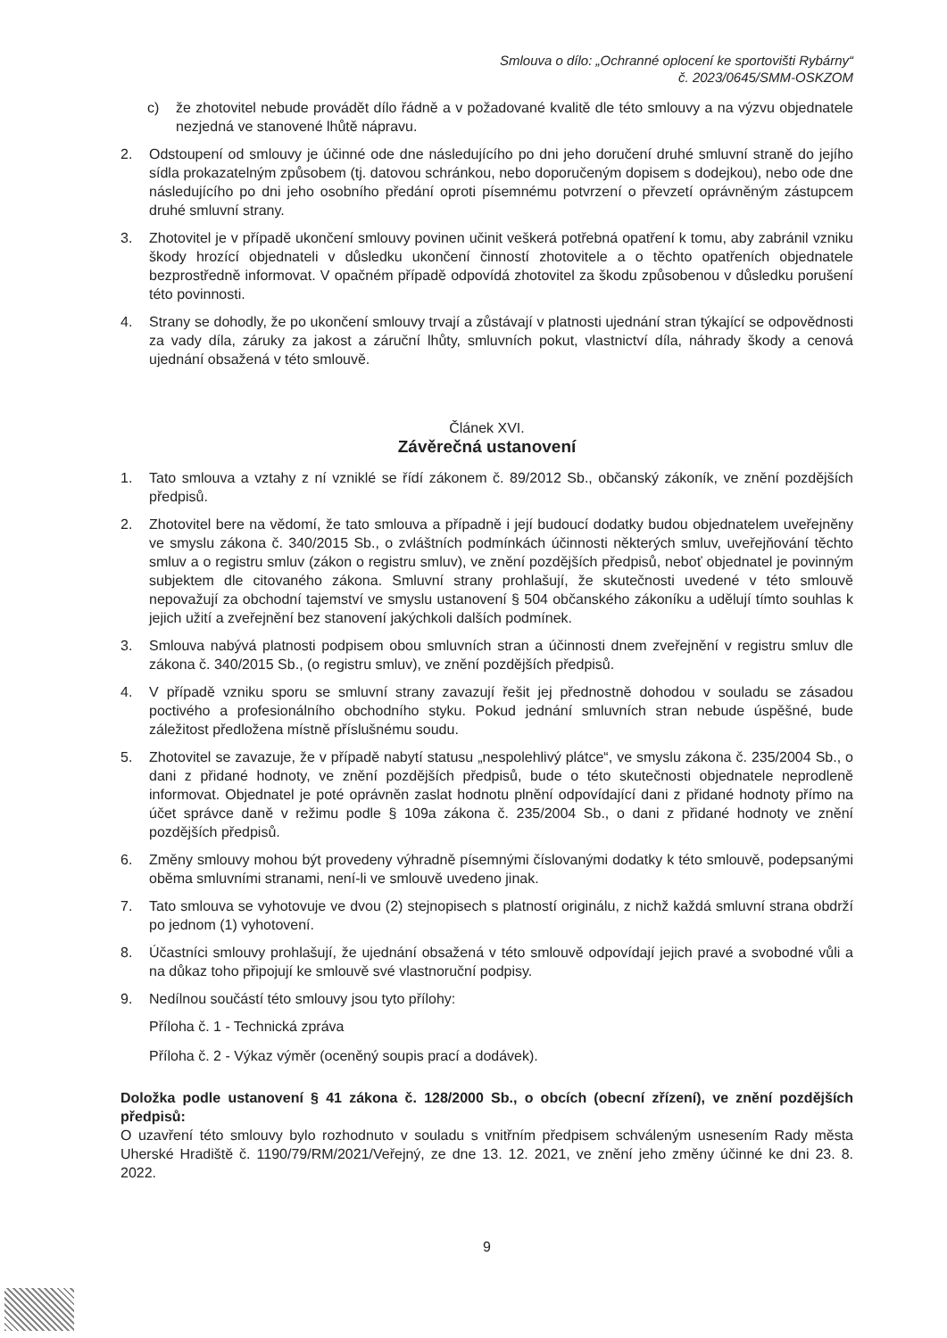Smlouva o dílo: „Ochranné oplocení ke sportovišti Rybárny“
č. 2023/0645/SMM-OSKZOM
c) že zhotovitel nebude provádět dílo řádně a v požadované kvalitě dle této smlouvy a na výzvu objednatele nezjedná ve stanovené lhůtě nápravu.
2. Odstoupení od smlouvy je účinné ode dne následujícího po dni jeho doručení druhé smluvní straně do jejího sídla prokazatelným způsobem (tj. datovou schránkou, nebo doporučeným dopisem s dodejkou), nebo ode dne následujícího po dni jeho osobního předání oproti písemnému potvrzení o převzetí oprávněným zástupcem druhé smluvní strany.
3. Zhotovitel je v případě ukončení smlouvy povinen učinit veškerá potřebná opatření k tomu, aby zabránil vzniku škody hrozící objednateli v důsledku ukončení činností zhotovitele a o těchto opatřeních objednatele bezprostředně informovat. V opačném případě odpovídá zhotovitel za škodu způsobenou v důsledku porušení této povinnosti.
4. Strany se dohodly, že po ukončení smlouvy trvají a zůstávají v platnosti ujednání stran týkající se odpovědnosti za vady díla, záruky za jakost a záruční lhůty, smluvních pokut, vlastnictví díla, náhrady škody a cenová ujednání obsažená v této smlouvě.
Článek XVI.
Závěrečná ustanovení
1. Tato smlouva a vztahy z ní vzniklé se řídí zákonem č. 89/2012 Sb., občanský zákoník, ve znění pozdějších předpisů.
2. Zhotovitel bere na vědomí, že tato smlouva a případně i její budoucí dodatky budou objednatelem uveřejněny ve smyslu zákona č. 340/2015 Sb., o zvláštních podmínkách účinnosti některých smluv, uveřejňování těchto smluv a o registru smluv (zákon o registru smluv), ve znění pozdějších předpisů, neboť objednatel je povinným subjektem dle citovaného zákona. Smluvní strany prohlašují, že skutečnosti uvedené v této smlouvě nepovažují za obchodní tajemství ve smyslu ustanovení § 504 občanského zákoníku a udělují tímto souhlas k jejich užití a zveřejnění bez stanovení jakýchkoli dalších podmínek.
3. Smlouva nabývá platnosti podpisem obou smluvních stran a účinnosti dnem zveřejnění v registru smluv dle zákona č. 340/2015 Sb., (o registru smluv), ve znění pozdějších předpisů.
4. V případě vzniku sporu se smluvní strany zavazují řešit jej přednostně dohodou v souladu se zásadou poctivého a profesionálního obchodního styku. Pokud jednání smluvních stran nebude úspěšné, bude záležitost předložena místně příslušnému soudu.
5. Zhotovitel se zavazuje, že v případě nabytí statusu „nespolehlivý plátce“, ve smyslu zákona č. 235/2004 Sb., o dani z přidané hodnoty, ve znění pozdějších předpisů, bude o této skutečnosti objednatele neprodleně informovat. Objednatel je poté oprávněn zaslat hodnotu plnění odpovídající dani z přidané hodnoty přímo na účet správce daně v režimu podle § 109a zákona č. 235/2004 Sb., o dani z přidané hodnoty ve znění pozdějších předpisů.
6. Změny smlouvy mohou být provedeny výhradně písemnými číslovanými dodatky k této smlouvě, podepsanými oběma smluvními stranami, není-li ve smlouvě uvedeno jinak.
7. Tato smlouva se vyhotovuje ve dvou (2) stejnopisech s platností originálu, z nichž každá smluvní strana obdrží po jednom (1) vyhotovení.
8. Účastníci smlouvy prohlašují, že ujednání obsažená v této smlouvě odpovídají jejich pravé a svobodné vůli a na důkaz toho připojují ke smlouvě své vlastnoruční podpisy.
9. Nedílnou součástí této smlouvy jsou tyto přílohy:
Příloha č. 1 - Technická zpráva
Příloha č. 2 - Výkaz výměr (oceněný soupis prací a dodávek).
Doložka podle ustanovení § 41 zákona č. 128/2000 Sb., o obcích (obecní zřízení), ve znění pozdějších předpisů:
O uzavření této smlouvy bylo rozhodnuto v souladu s vnitřním předpisem schváleným usnesením Rady města Uherské Hradiště č. 1190/79/RM/2021/Veřejný, ze dne 13. 12. 2021, ve znění jeho změny účinné ke dni 23. 8. 2022.
9